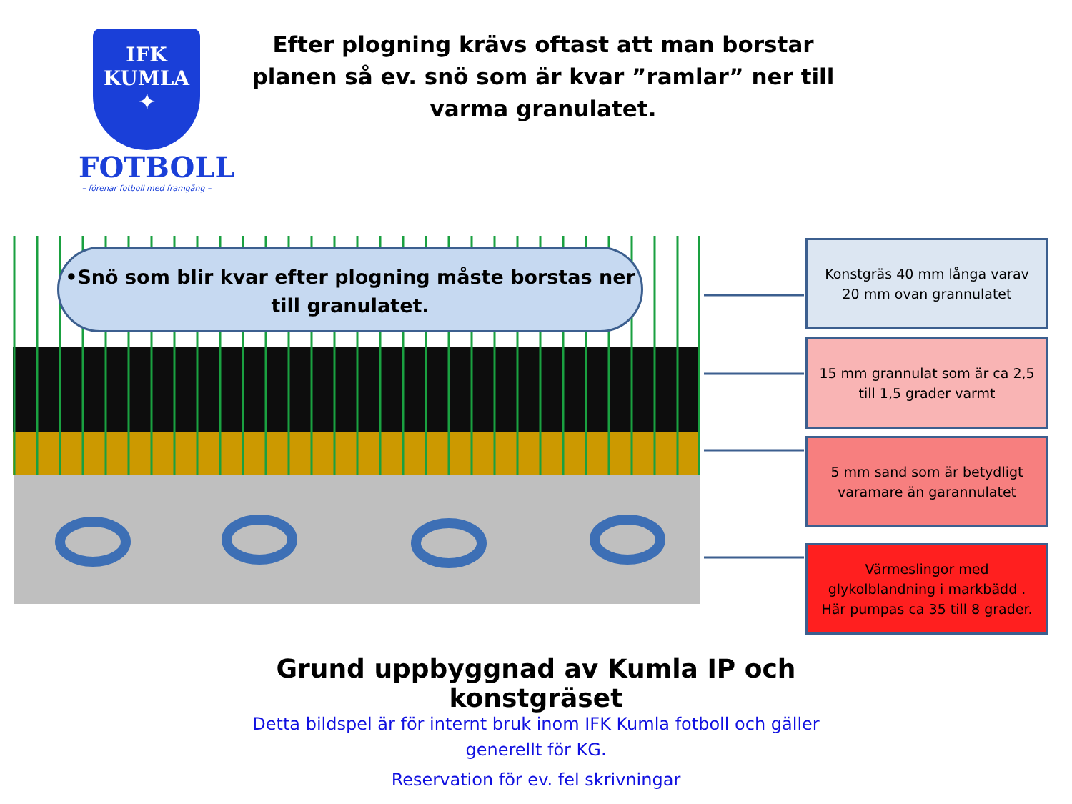IFK
KUMLA
✦
FOTBOLL
– förenar fotboll med framgång –
Efter plogning krävs oftast att man borstar planen så ev. snö som är kvar ”ramlar” ner till varma granulatet.
•Snö som blir kvar efter plogning måste borstas ner till granulatet.
Konstgräs 40 mm långa varav 20 mm ovan grannulatet
15 mm grannulat som är ca 2,5 till 1,5 grader varmt
5 mm sand som är betydligt varamare än garannulatet
Värmeslingor med glykolblandning i markbädd . Här pumpas ca 35 till 8 grader.
Grund uppbyggnad av Kumla IP och konstgräset
Detta bildspel är för internt bruk inom IFK Kumla fotboll och gäller generellt för KG.
Reservation för ev. fel skrivningar